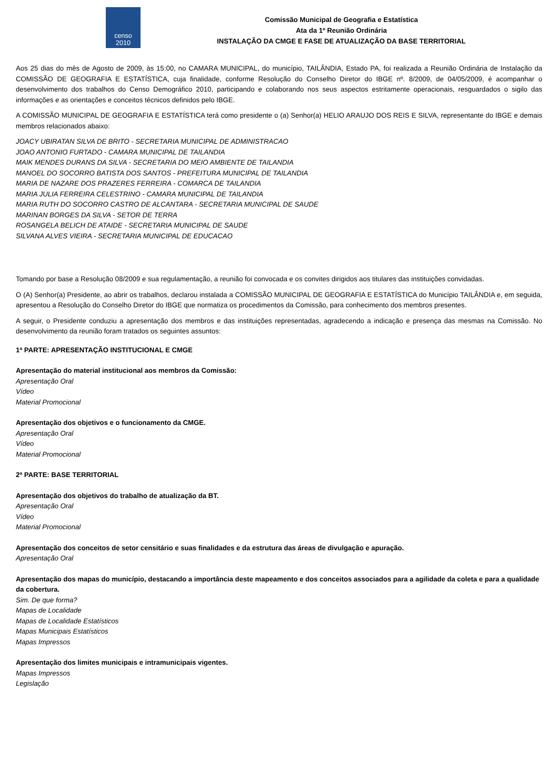censo
2010
Comissão Municipal de Geografia e Estatística
Ata da 1º Reunião Ordinária
INSTALAÇÃO DA CMGE E FASE DE ATUALIZAÇÃO DA BASE TERRITORIAL
Aos 25 dias do mês de Agosto de 2009, às 15:00, no CAMARA MUNICIPAL, do município, TAILÂNDIA, Estado PA, foi realizada a Reunião Ordinária de Instalação da COMISSÃO DE GEOGRAFIA E ESTATÍSTICA, cuja finalidade, conforme Resolução do Conselho Diretor do IBGE nº. 8/2009, de 04/05/2009, é acompanhar o desenvolvimento dos trabalhos do Censo Demográfico 2010, participando e colaborando nos seus aspectos estritamente operacionais, resguardados o sigilo das informações e as orientações e conceitos técnicos definidos pelo IBGE.
A COMISSÃO MUNICIPAL DE GEOGRAFIA E ESTATÍSTICA terá como presidente o (a) Senhor(a) HELIO ARAUJO DOS REIS E SILVA, representante do IBGE e demais membros relacionados abaixo:
JOACY UBIRATAN SILVA DE BRITO - SECRETARIA MUNICIPAL DE ADMINISTRACAO
JOAO ANTONIO FURTADO - CAMARA MUNICIPAL DE TAILANDIA
MAIK MENDES DURANS DA SILVA - SECRETARIA DO MEIO AMBIENTE DE TAILANDIA
MANOEL DO SOCORRO BATISTA DOS SANTOS - PREFEITURA MUNICIPAL DE TAILANDIA
MARIA DE NAZARE DOS PRAZERES FERREIRA - COMARCA DE TAILANDIA
MARIA JULIA FERREIRA CELESTRINO - CAMARA MUNICIPAL DE TAILANDIA
MARIA RUTH DO SOCORRO CASTRO DE ALCANTARA - SECRETARIA MUNICIPAL DE SAUDE
MARINAN BORGES DA SILVA - SETOR DE TERRA
ROSANGELA BELICH DE ATAIDE - SECRETARIA MUNICIPAL DE SAUDE
SILVANA ALVES VIEIRA - SECRETARIA MUNICIPAL DE EDUCACAO
Tomando por base a Resolução 08/2009 e sua regulamentação, a reunião foi convocada e os convites dirigidos aos titulares das instituições convidadas.
O (A) Senhor(a) Presidente, ao abrir os trabalhos, declarou instalada a COMISSÃO MUNICIPAL DE GEOGRAFIA E ESTATÍSTICA do Município TAILÂNDIA e, em seguida, apresentou a Resolução do Conselho Diretor do IBGE que normatiza os procedimentos da Comissão, para conhecimento dos membros presentes.
A seguir, o Presidente conduziu a apresentação dos membros e das instituições representadas, agradecendo a indicação e presença das mesmas na Comissão. No desenvolvimento da reunião foram tratados os seguintes assuntos:
1ª PARTE: APRESENTAÇÃO INSTITUCIONAL E CMGE
Apresentação do material institucional aos membros da Comissão:
Apresentação Oral
Vídeo
Material Promocional
Apresentação dos objetivos e o funcionamento da CMGE.
Apresentação Oral
Vídeo
Material Promocional
2ª PARTE: BASE TERRITORIAL
Apresentação dos objetivos do trabalho de atualização da BT.
Apresentação Oral
Vídeo
Material Promocional
Apresentação dos conceitos de setor censitário e suas finalidades e da estrutura das áreas de divulgação e apuração.
Apresentação Oral
Apresentação dos mapas do município, destacando a importância deste mapeamento e dos conceitos associados para a agilidade da coleta e para a qualidade da cobertura.
Sim. De que forma?
Mapas de Localidade
Mapas de Localidade Estatísticos
Mapas Municipais Estatísticos
Mapas Impressos
Apresentação dos limites municipais e intramunicipais vigentes.
Mapas Impressos
Legislação